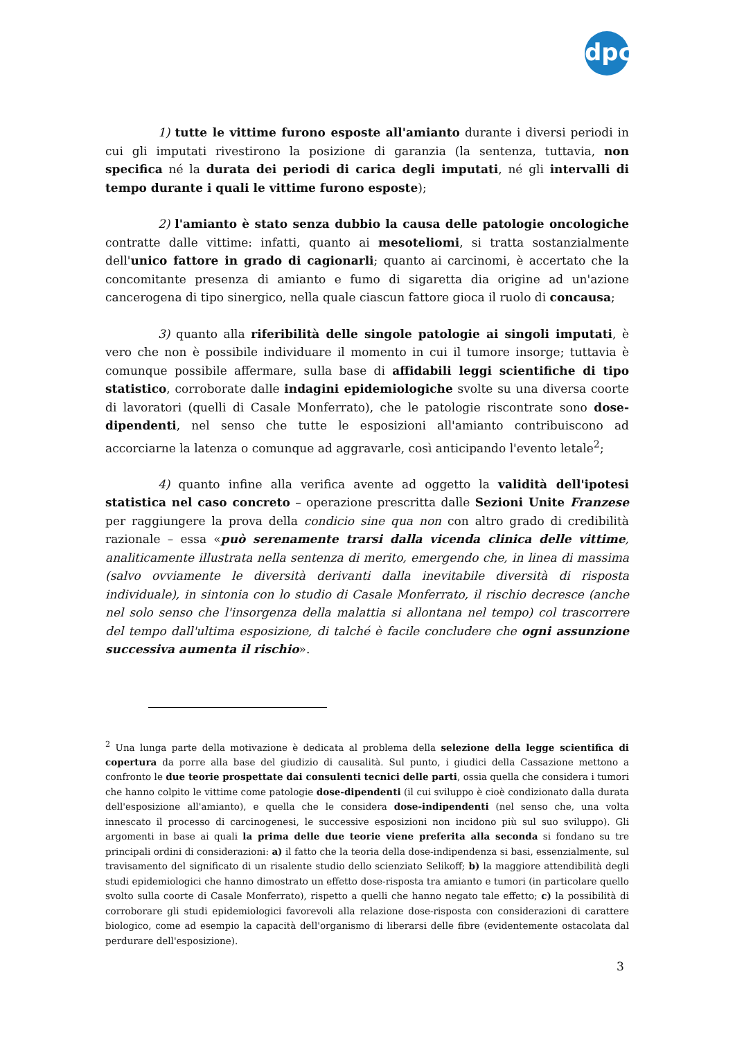dpc
1) tutte le vittime furono esposte all'amianto durante i diversi periodi in cui gli imputati rivestirono la posizione di garanzia (la sentenza, tuttavia, non specifica né la durata dei periodi di carica degli imputati, né gli intervalli di tempo durante i quali le vittime furono esposte);
2) l'amianto è stato senza dubbio la causa delle patologie oncologiche contratte dalle vittime: infatti, quanto ai mesoteliomi, si tratta sostanzialmente dell'unico fattore in grado di cagionarli; quanto ai carcinomi, è accertato che la concomitante presenza di amianto e fumo di sigaretta dia origine ad un'azione cancerogena di tipo sinergico, nella quale ciascun fattore gioca il ruolo di concausa;
3) quanto alla riferibilità delle singole patologie ai singoli imputati, è vero che non è possibile individuare il momento in cui il tumore insorge; tuttavia è comunque possibile affermare, sulla base di affidabili leggi scientifiche di tipo statistico, corroborate dalle indagini epidemiologiche svolte su una diversa coorte di lavoratori (quelli di Casale Monferrato), che le patologie riscontrate sono dose-dipendenti, nel senso che tutte le esposizioni all'amianto contribuiscono ad accorciarne la latenza o comunque ad aggravarle, così anticipando l'evento letale<sup>2</sup>;
4) quanto infine alla verifica avente ad oggetto la validità dell'ipotesi statistica nel caso concreto – operazione prescritta dalle Sezioni Unite Franzese per raggiungere la prova della condicio sine qua non con altro grado di credibilità razionale – essa «può serenamente trarsi dalla vicenda clinica delle vittime, analiticamente illustrata nella sentenza di merito, emergendo che, in linea di massima (salvo ovviamente le diversità derivanti dalla inevitabile diversità di risposta individuale), in sintonia con lo studio di Casale Monferrato, il rischio decresce (anche nel solo senso che l'insorgenza della malattia si allontana nel tempo) col trascorrere del tempo dall'ultima esposizione, di talché è facile concludere che ogni assunzione successiva aumenta il rischio».
<sup>2</sup> Una lunga parte della motivazione è dedicata al problema della selezione della legge scientifica di copertura da porre alla base del giudizio di causalità. Sul punto, i giudici della Cassazione mettono a confronto le due teorie prospettate dai consulenti tecnici delle parti, ossia quella che considera i tumori che hanno colpito le vittime come patologie dose-dipendenti (il cui sviluppo è cioè condizionato dalla durata dell'esposizione all'amianto), e quella che le considera dose-indipendenti (nel senso che, una volta innescato il processo di carcinogenesi, le successive esposizioni non incidono più sul suo sviluppo). Gli argomenti in base ai quali la prima delle due teorie viene preferita alla seconda si fondano su tre principali ordini di considerazioni: a) il fatto che la teoria della dose-indipendenza si basi, essenzialmente, sul travisamento del significato di un risalente studio dello scienziato Selikoff; b) la maggiore attendibilità degli studi epidemiologici che hanno dimostrato un effetto dose-risposta tra amianto e tumori (in particolare quello svolto sulla coorte di Casale Monferrato), rispetto a quelli che hanno negato tale effetto; c) la possibilità di corroborare gli studi epidemiologici favorevoli alla relazione dose-risposta con considerazioni di carattere biologico, come ad esempio la capacità dell'organismo di liberarsi delle fibre (evidentemente ostacolata dal perdurare dell'esposizione).
3